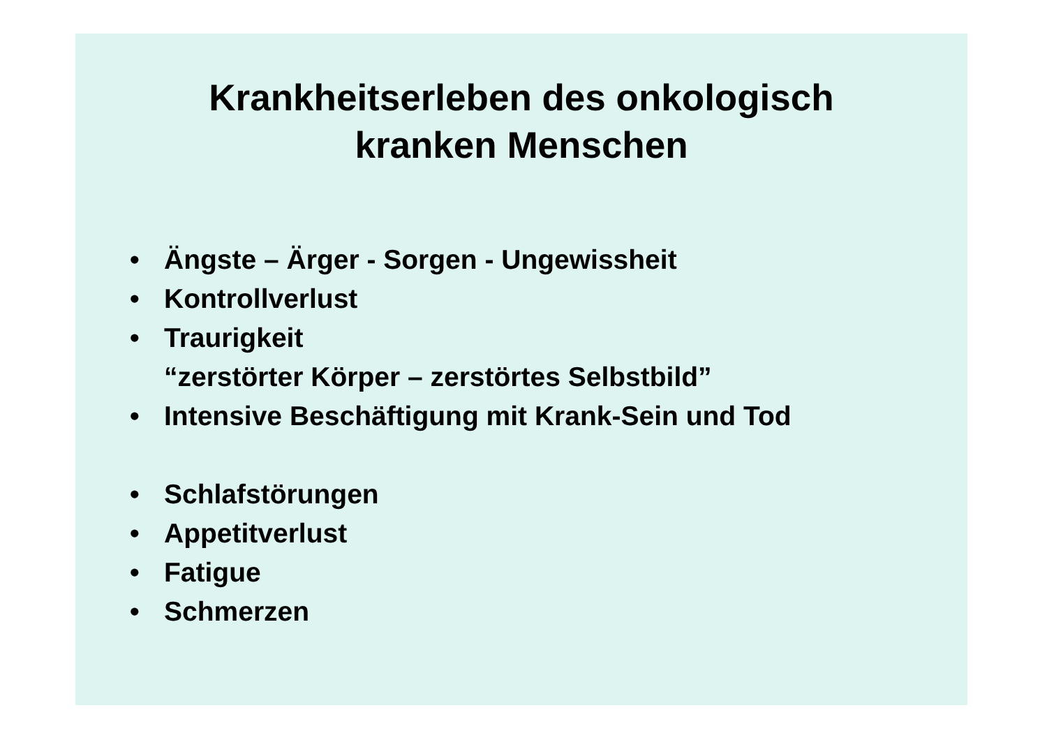Krankheitserleben des onkologisch
kranken Menschen
• Ängste – Ärger - Sorgen - Ungewissheit
• Kontrollverlust
• Traurigkeit
“zerstörter Körper – zerstörtes Selbstbild”
• Intensive Beschäftigung mit Krank-Sein und Tod
• Schlafstörungen
• Appetitverlust
• Fatigue
• Schmerzen